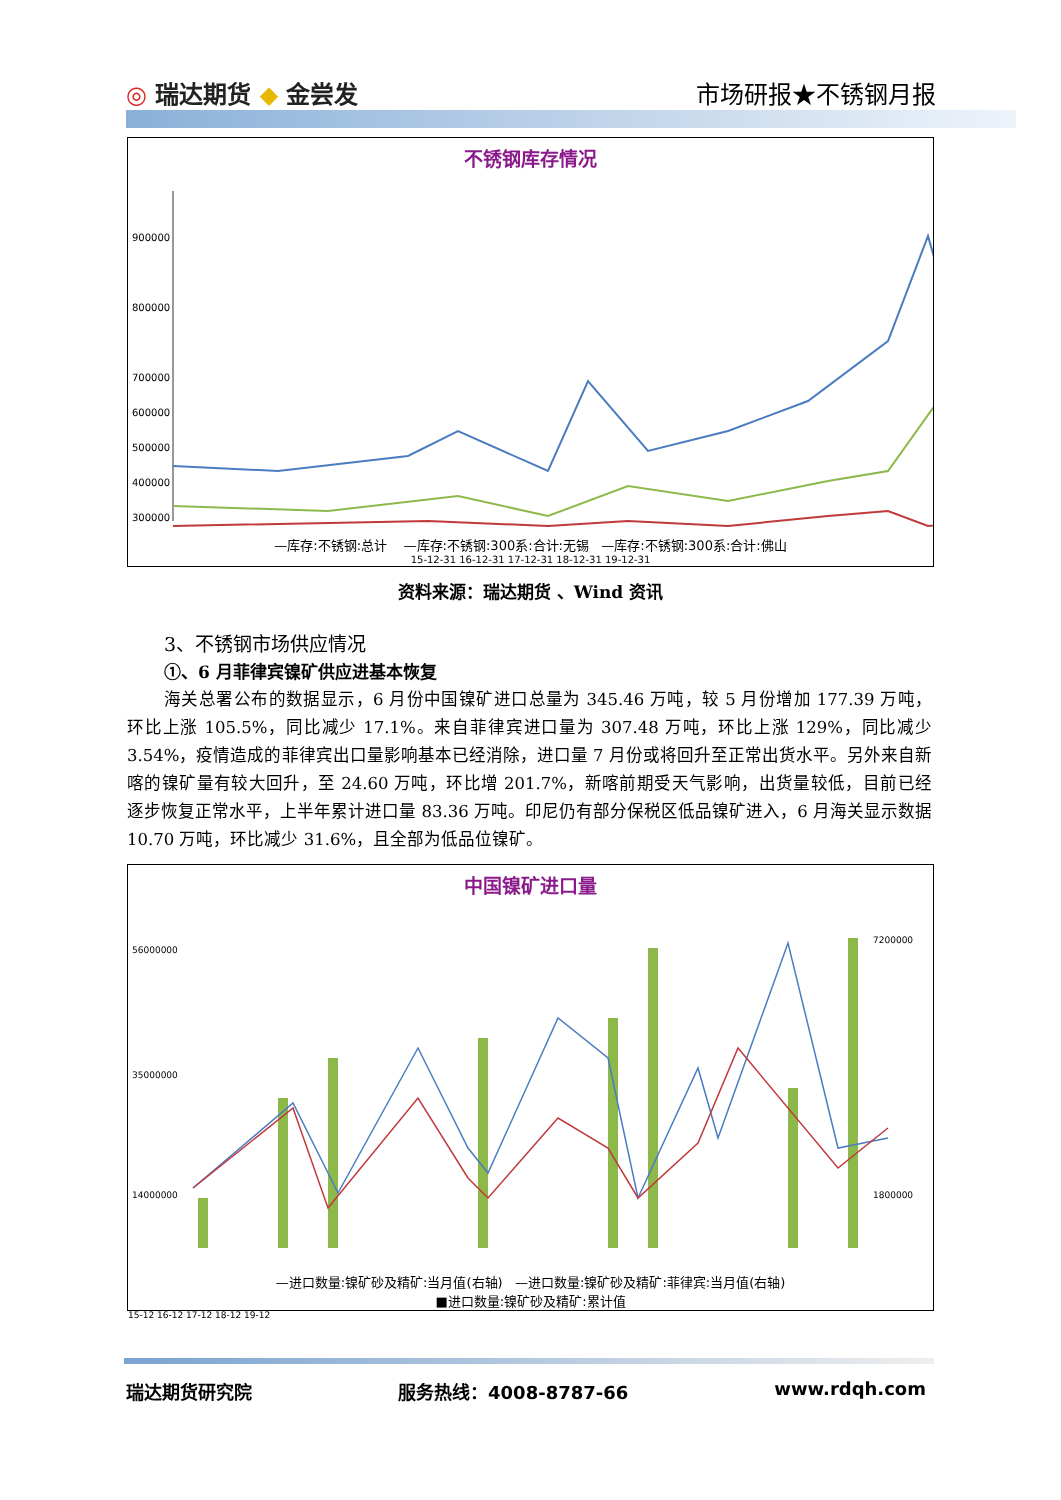◎ 瑞达期货 ◆ 金尝发 市场研报★不锈钢月报
不锈钢库存情况
900000
800000
700000
600000
500000
400000
300000
—库存:不锈钢:总计 —库存:不锈钢:300系:合计:无锡 —库存:不锈钢:300系:合计:佛山
15-12-31 16-12-31 17-12-31 18-12-31 19-12-31
资料来源：瑞达期货 、Wind 资讯
3、不锈钢市场供应情况
①、6 月菲律宾镍矿供应进基本恢复
海关总署公布的数据显示，6 月份中国镍矿进口总量为 345.46 万吨，较 5 月份增加 177.39 万吨，环比上涨 105.5%，同比减少 17.1%。来自菲律宾进口量为 307.48 万吨，环比上涨 129%，同比减少 3.54%，疫情造成的菲律宾出口量影响基本已经消除，进口量 7 月份或将回升至正常出货水平。另外来自新喀的镍矿量有较大回升，至 24.60 万吨，环比增 201.7%，新喀前期受天气影响，出货量较低，目前已经逐步恢复正常水平，上半年累计进口量 83.36 万吨。印尼仍有部分保税区低品镍矿进入，6 月海关显示数据 10.70 万吨，环比减少 31.6%，且全部为低品位镍矿。
中国镍矿进口量
56000000
35000000
14000000
7200000
1800000
—进口数量:镍矿砂及精矿:当月值(右轴) —进口数量:镍矿砂及精矿:菲律宾:当月值(右轴)
■进口数量:镍矿砂及精矿:累计值
15-12 16-12 17-12 18-12 19-12
瑞达期货研究院 服务热线：4008-8787-66 www.rdqh.com